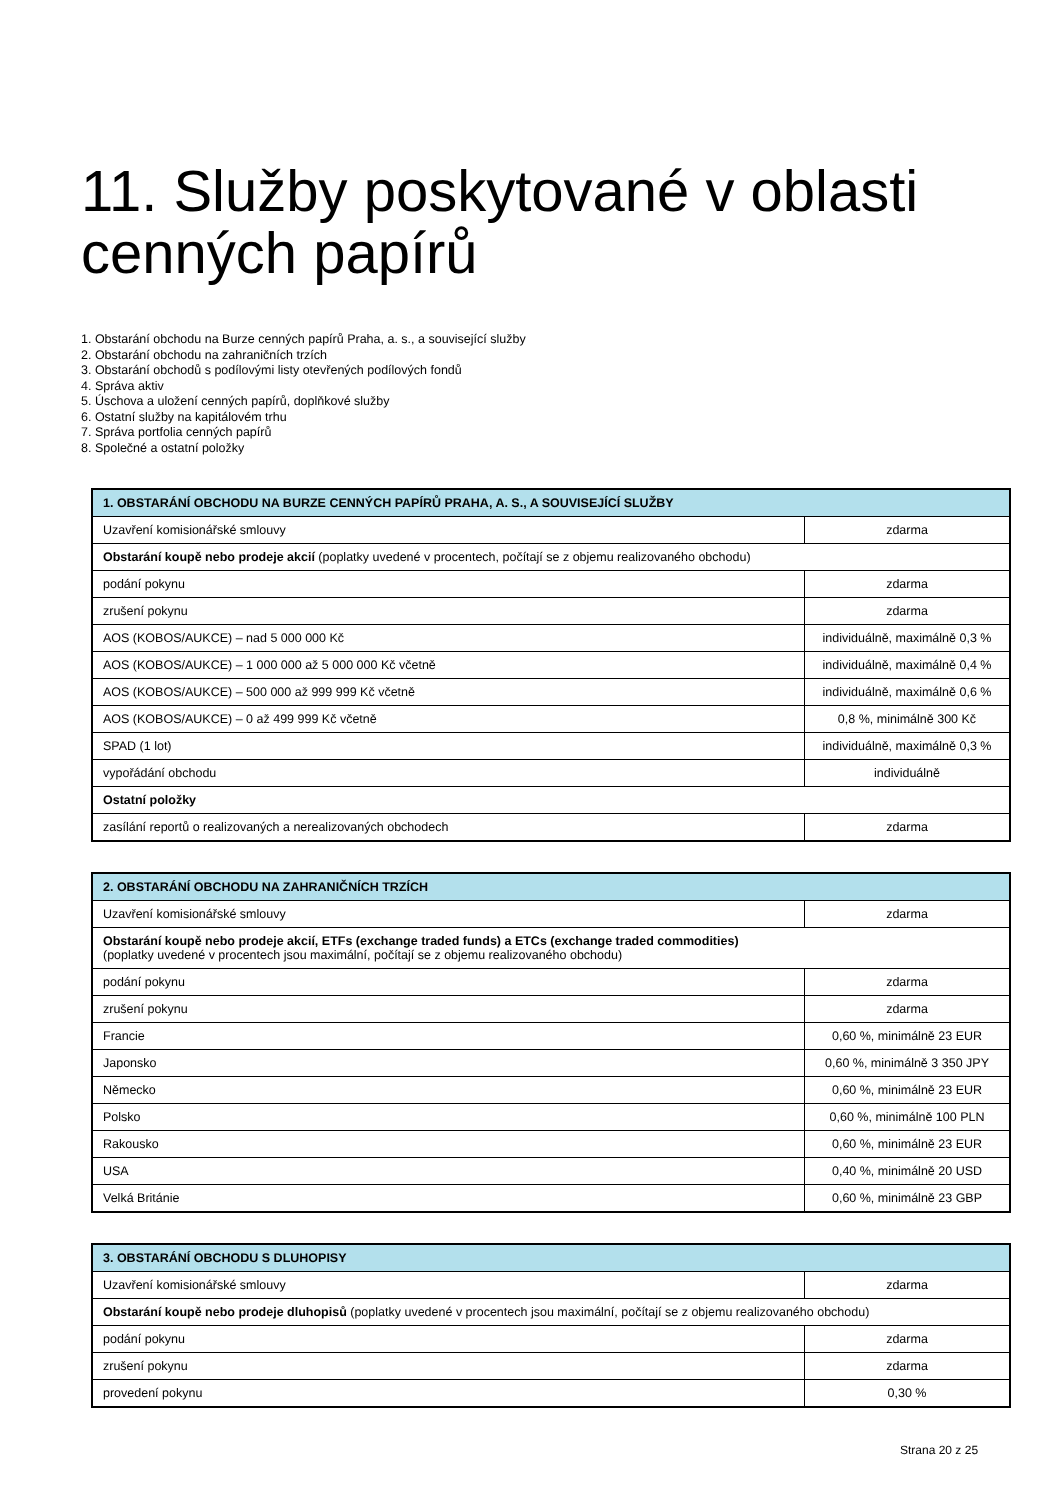11. Služby poskytované v oblasti
cenných papírů
1. Obstarání obchodu na Burze cenných papírů Praha, a. s., a související služby
2. Obstarání obchodu na zahraničních trzích
3. Obstarání obchodů s podílovými listy otevřených podílových fondů
4. Správa aktiv
5. Úschova a uložení cenných papírů, doplňkové služby
6. Ostatní služby na kapitálovém trhu
7. Správa portfolia cenných papírů
8. Společné a ostatní položky
| 1. OBSTARÁNÍ OBCHODU NA BURZE CENNÝCH PAPÍRŮ PRAHA, A. S., A SOUVISEJÍCÍ SLUŽBY | |
| --- | --- |
| Uzavření komisionářské smlouvy | zdarma |
| Obstarání koupě nebo prodeje akcií (poplatky uvedené v procentech, počítají se z objemu realizovaného obchodu) | |
| podání pokynu | zdarma |
| zrušení pokynu | zdarma |
| AOS (KOBOS/AUKCE) – nad 5 000 000 Kč | individuálně, maximálně 0,3 % |
| AOS (KOBOS/AUKCE) – 1 000 000 až 5 000 000 Kč včetně | individuálně, maximálně 0,4 % |
| AOS (KOBOS/AUKCE) – 500 000 až 999 999 Kč včetně | individuálně, maximálně 0,6 % |
| AOS (KOBOS/AUKCE) – 0 až 499 999 Kč včetně | 0,8 %, minimálně 300 Kč |
| SPAD (1 lot) | individuálně, maximálně 0,3 % |
| vypořádání obchodu | individuálně |
| Ostatní položky | |
| zasílání reportů o realizovaných a nerealizovaných obchodech | zdarma |
| 2. OBSTARÁNÍ OBCHODU NA ZAHRANIČNÍCH TRZÍCH | |
| --- | --- |
| Uzavření komisionářské smlouvy | zdarma |
| Obstarání koupě nebo prodeje akcií, ETFs (exchange traded funds) a ETCs (exchange traded commodities) (poplatky uvedené v procentech jsou maximální, počítají se z objemu realizovaného obchodu) | |
| podání pokynu | zdarma |
| zrušení pokynu | zdarma |
| Francie | 0,60 %, minimálně 23 EUR |
| Japonsko | 0,60 %, minimálně 3 350 JPY |
| Německo | 0,60 %, minimálně 23 EUR |
| Polsko | 0,60 %, minimálně 100 PLN |
| Rakousko | 0,60 %, minimálně 23 EUR |
| USA | 0,40 %, minimálně 20 USD |
| Velká Británie | 0,60 %, minimálně 23 GBP |
| 3. OBSTARÁNÍ OBCHODU S DLUHOPISY | |
| --- | --- |
| Uzavření komisionářské smlouvy | zdarma |
| Obstarání koupě nebo prodeje dluhopisů (poplatky uvedené v procentech jsou maximální, počítají se z objemu realizovaného obchodu) | |
| podání pokynu | zdarma |
| zrušení pokynu | zdarma |
| provedení pokynu | 0,30 % |
Strana 20 z 25